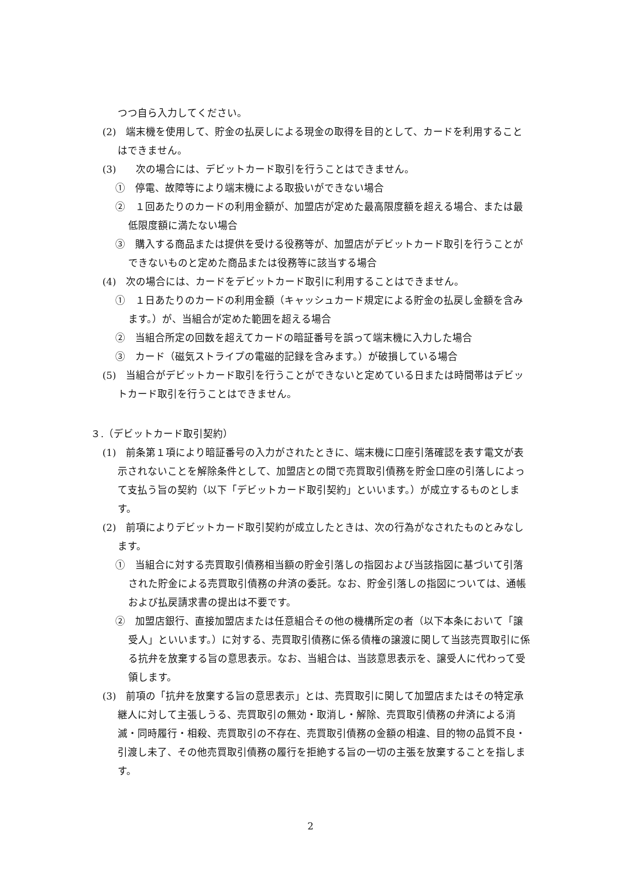つつ自ら入力してください。
(2)　端末機を使用して、貯金の払戻しによる現金の取得を目的として、カードを利用することはできません。
(3)　　次の場合には、デビットカード取引を行うことはできません。
①　停電、故障等により端末機による取扱いができない場合
②　１回あたりのカードの利用金額が、加盟店が定めた最高限度額を超える場合、または最低限度額に満たない場合
③　購入する商品または提供を受ける役務等が、加盟店がデビットカード取引を行うことができないものと定めた商品または役務等に該当する場合
(4)　次の場合には、カードをデビットカード取引に利用することはできません。
①　１日あたりのカードの利用金額（キャッシュカード規定による貯金の払戻し金額を含みます。）が、当組合が定めた範囲を超える場合
②　当組合所定の回数を超えてカードの暗証番号を誤って端末機に入力した場合
③　カード（磁気ストライプの電磁的記録を含みます。）が破損している場合
(5)　当組合がデビットカード取引を行うことができないと定めている日または時間帯はデビットカード取引を行うことはできません。
３.（デビットカード取引契約）
(1)　前条第１項により暗証番号の入力がされたときに、端末機に口座引落確認を表す電文が表示されないことを解除条件として、加盟店との間で売買取引債務を貯金口座の引落しによって支払う旨の契約（以下「デビットカード取引契約」といいます。）が成立するものとします。
(2)　前項によりデビットカード取引契約が成立したときは、次の行為がなされたものとみなします。
①　当組合に対する売買取引債務相当額の貯金引落しの指図および当該指図に基づいて引落された貯金による売買取引債務の弁済の委託。なお、貯金引落しの指図については、通帳および払戻請求書の提出は不要です。
②　加盟店銀行、直接加盟店または任意組合その他の機構所定の者（以下本条において「譲受人」といいます。）に対する、売買取引債務に係る債権の譲渡に関して当該売買取引に係る抗弁を放棄する旨の意思表示。なお、当組合は、当該意思表示を、譲受人に代わって受領します。
(3)　前項の「抗弁を放棄する旨の意思表示」とは、売買取引に関して加盟店またはその特定承継人に対して主張しうる、売買取引の無効・取消し・解除、売買取引債務の弁済による消滅・同時履行・相殺、売買取引の不存在、売買取引債務の金額の相違、目的物の品質不良・引渡し未了、その他売買取引債務の履行を拒絶する旨の一切の主張を放棄することを指します。
2